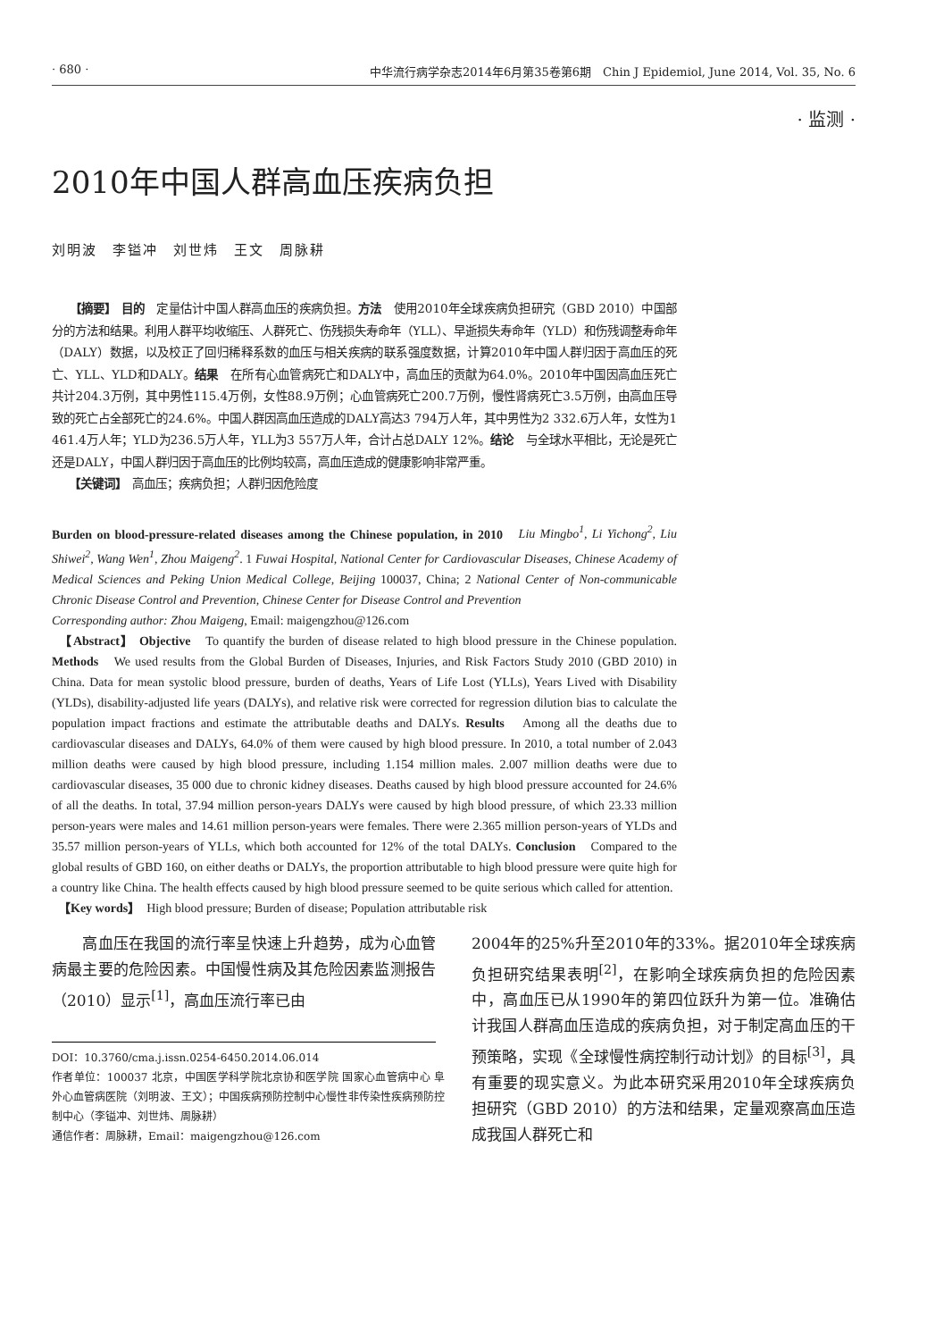· 680 · 中华流行病学杂志2014年6月第35卷第6期　Chin J Epidemiol, June 2014, Vol. 35, No. 6
· 监测 ·
2010年中国人群高血压疾病负担
刘明波　李镒冲　刘世炜　王文　周脉耕
　　【摘要】 目的　定量估计中国人群高血压的疾病负担。方法　使用2010年全球疾病负担研究（GBD 2010）中国部分的方法和结果。利用人群平均收缩压、人群死亡、伤残损失寿命年（YLL）、早逝损失寿命年（YLD）和伤残调整寿命年（DALY）数据，以及校正了回归稀释系数的血压与相关疾病的联系强度数据，计算2010年中国人群归因于高血压的死亡、YLL、YLD和DALY。结果　在所有心血管病死亡和DALY中，高血压的贡献为64.0%。2010年中国因高血压死亡共计204.3万例，其中男性115.4万例，女性88.9万例；心血管病死亡200.7万例，慢性肾病死亡3.5万例，由高血压导致的死亡占全部死亡的24.6%。中国人群因高血压造成的DALY高达3 794万人年，其中男性为2 332.6万人年，女性为1 461.4万人年；YLD为236.5万人年，YLL为3 557万人年，合计占总DALY 12%。结论　与全球水平相比，无论是死亡还是DALY，中国人群归因于高血压的比例均较高，高血压造成的健康影响非常严重。
　　【关键词】　高血压；疾病负担；人群归因危险度
Burden on blood-pressure-related diseases among the Chinese population, in 2010　Liu Mingbo<sup>1</sup>, Li Yichong<sup>2</sup>, Liu Shiwei<sup>2</sup>, Wang Wen<sup>1</sup>, Zhou Maigeng<sup>2</sup>. 1 Fuwai Hospital, National Center for Cardiovascular Diseases, Chinese Academy of Medical Sciences and Peking Union Medical College, Beijing 100037, China; 2 National Center of Non-communicable Chronic Disease Control and Prevention, Chinese Center for Disease Control and Prevention
Corresponding author: Zhou Maigeng, Email: maigengzhou@126.com
　【Abstract】 Objective　To quantify the burden of disease related to high blood pressure in the Chinese population. Methods　We used results from the Global Burden of Diseases, Injuries, and Risk Factors Study 2010 (GBD 2010) in China. Data for mean systolic blood pressure, burden of deaths, Years of Life Lost (YLLs), Years Lived with Disability (YLDs), disability-adjusted life years (DALYs), and relative risk were corrected for regression dilution bias to calculate the population impact fractions and estimate the attributable deaths and DALYs. Results　Among all the deaths due to cardiovascular diseases and DALYs, 64.0% of them were caused by high blood pressure. In 2010, a total number of 2.043 million deaths were caused by high blood pressure, including 1.154 million males. 2.007 million deaths were due to cardiovascular diseases, 35 000 due to chronic kidney diseases. Deaths caused by high blood pressure accounted for 24.6% of all the deaths. In total, 37.94 million person-years DALYs were caused by high blood pressure, of which 23.33 million person-years were males and 14.61 million person-years were females. There were 2.365 million person-years of YLDs and 35.57 million person-years of YLLs, which both accounted for 12% of the total DALYs. Conclusion　Compared to the global results of GBD 160, on either deaths or DALYs, the proportion attributable to high blood pressure were quite high for a country like China. The health effects caused by high blood pressure seemed to be quite serious which called for attention.
　【Key words】　High blood pressure; Burden of disease; Population attributable risk
　　高血压在我国的流行率呈快速上升趋势，成为心血管病最主要的危险因素。中国慢性病及其危险因素监测报告（2010）显示<sup>[1]</sup>，高血压流行率已由
DOI：10.3760/cma.j.issn.0254-6450.2014.06.014
作者单位：100037 北京，中国医学科学院北京协和医学院 国家心血管病中心 阜外心血管病医院（刘明波、王文）；中国疾病预防控制中心慢性非传染性疾病预防控制中心（李镒冲、刘世炜、周脉耕）
通信作者：周脉耕，Email：maigengzhou@126.com
2004年的25%升至2010年的33%。据2010年全球疾病负担研究结果表明<sup>[2]</sup>，在影响全球疾病负担的危险因素中，高血压已从1990年的第四位跃升为第一位。准确估计我国人群高血压造成的疾病负担，对于制定高血压的干预策略，实现《全球慢性病控制行动计划》的目标<sup>[3]</sup>，具有重要的现实意义。为此本研究采用2010年全球疾病负担研究（GBD 2010）的方法和结果，定量观察高血压造成我国人群死亡和